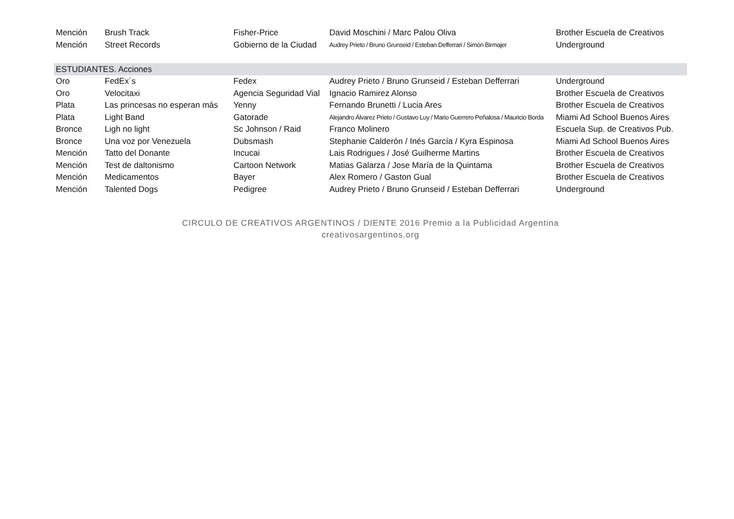| Mención | Brush Track | Fisher-Price | David Moschini / Marc Palou Oliva | Brother Escuela de Creativos |
| Mención | Street Records | Gobierno de la Ciudad | Audrey Prieto / Bruno Grunseid / Esteban Defferrari / Simón Birmajer | Underground |
| ESTUDIANTES. Acciones | | | | |
| Oro | FedEx´s | Fedex | Audrey Prieto / Bruno Grunseid / Esteban Defferrari | Underground |
| Oro | Velocitaxi | Agencia Seguridad Vial | Ignacio Ramirez Alonso | Brother Escuela de Creativos |
| Plata | Las princesas no esperan más | Yenny | Fernando Brunetti / Lucia Ares | Brother Escuela de Creativos |
| Plata | Light Band | Gatorade | Alejandro Álvarez Prieto / Gustavo Luy / Mario Guerrero Peñalosa / Mauricio Borda | Miami Ad School Buenos Aires |
| Bronce | Ligh no light | Sc Johnson / Raid | Franco Molinero | Escuela Sup. de Creativos Pub. |
| Bronce | Una voz por Venezuela | Dubsmash | Stephanie Calderón / Inés García / Kyra Espinosa | Miami Ad School Buenos Aires |
| Mención | Tatto del Donante | Incucai | Lais Rodrigues / José Guilherme Martins | Brother Escuela de Creativos |
| Mención | Test de daltonismo | Cartoon Network | Matias Galarza / Jose María de la Quintama | Brother Escuela de Creativos |
| Mención | Medicamentos | Bayer | Alex Romero / Gaston Gual | Brother Escuela de Creativos |
| Mención | Talented Dogs | Pedigree | Audrey Prieto / Bruno Grunseid / Esteban Defferrari | Underground |
CIRCULO DE CREATIVOS ARGENTINOS / DIENTE 2016 Premio a la Publicidad Argentina
creativosargentinos.org